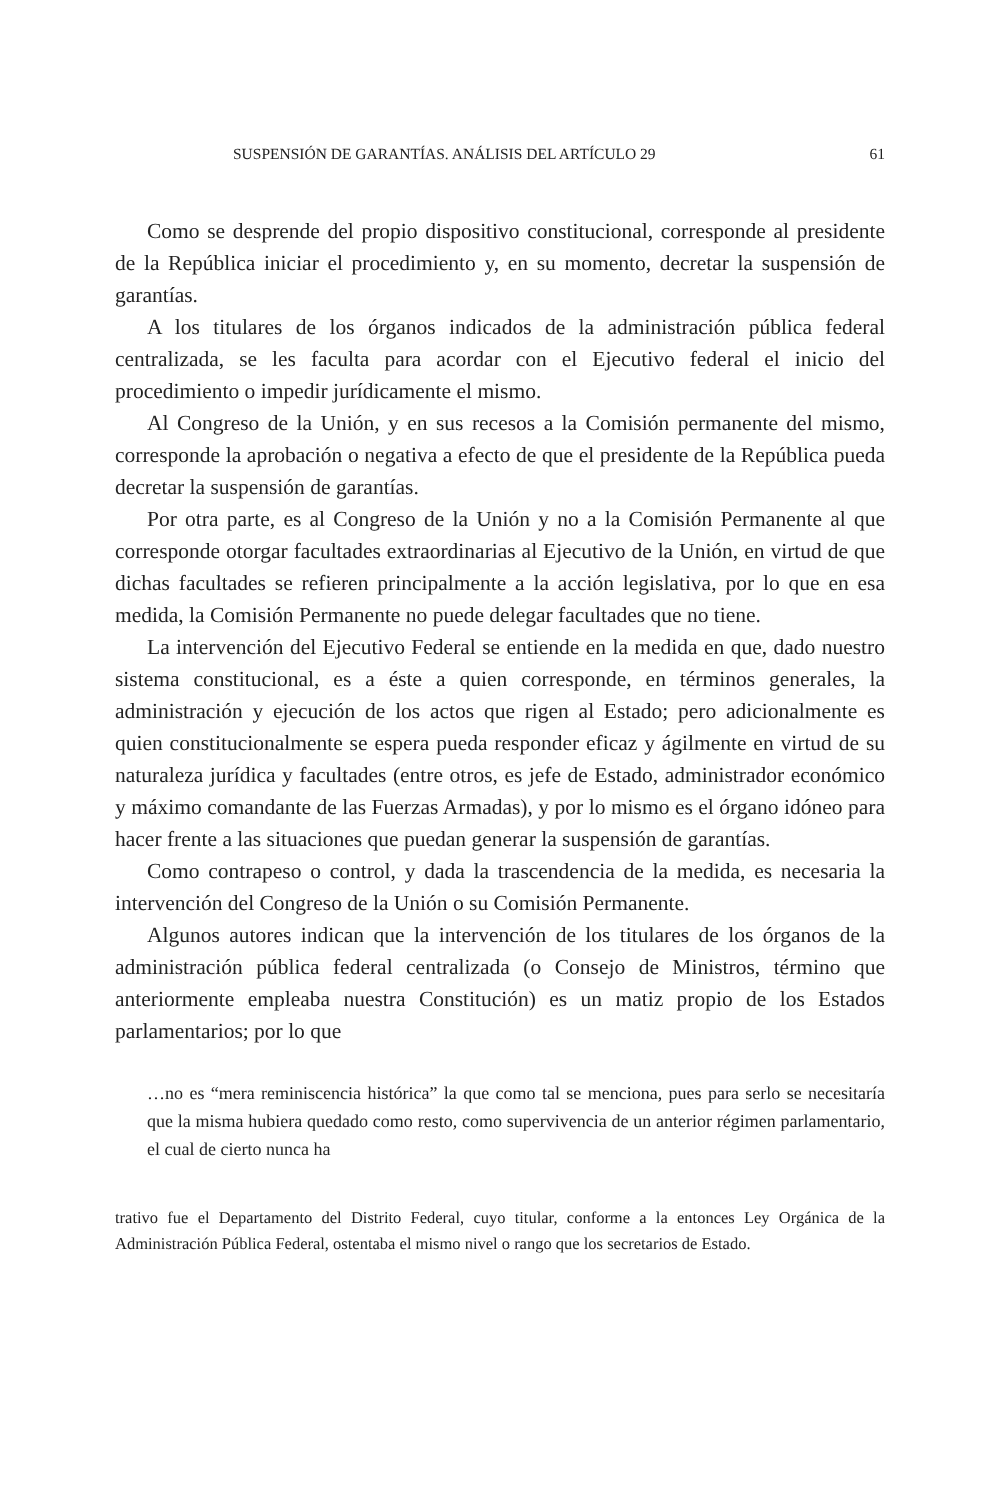SUSPENSIÓN DE GARANTÍAS. ANÁLISIS DEL ARTÍCULO 29 61
Como se desprende del propio dispositivo constitucional, corresponde al presidente de la República iniciar el procedimiento y, en su momento, decretar la suspensión de garantías.
A los titulares de los órganos indicados de la administración pública federal centralizada, se les faculta para acordar con el Ejecutivo federal el inicio del procedimiento o impedir jurídicamente el mismo.
Al Congreso de la Unión, y en sus recesos a la Comisión permanente del mismo, corresponde la aprobación o negativa a efecto de que el presidente de la República pueda decretar la suspensión de garantías.
Por otra parte, es al Congreso de la Unión y no a la Comisión Permanente al que corresponde otorgar facultades extraordinarias al Ejecutivo de la Unión, en virtud de que dichas facultades se refieren principalmente a la acción legislativa, por lo que en esa medida, la Comisión Permanente no puede delegar facultades que no tiene.
La intervención del Ejecutivo Federal se entiende en la medida en que, dado nuestro sistema constitucional, es a éste a quien corresponde, en términos generales, la administración y ejecución de los actos que rigen al Estado; pero adicionalmente es quien constitucionalmente se espera pueda responder eficaz y ágilmente en virtud de su naturaleza jurídica y facultades (entre otros, es jefe de Estado, administrador económico y máximo comandante de las Fuerzas Armadas), y por lo mismo es el órgano idóneo para hacer frente a las situaciones que puedan generar la suspensión de garantías.
Como contrapeso o control, y dada la trascendencia de la medida, es necesaria la intervención del Congreso de la Unión o su Comisión Permanente.
Algunos autores indican que la intervención de los titulares de los órganos de la administración pública federal centralizada (o Consejo de Ministros, término que anteriormente empleaba nuestra Constitución) es un matiz propio de los Estados parlamentarios; por lo que
…no es “mera reminiscencia histórica” la que como tal se menciona, pues para serlo se necesitaría que la misma hubiera quedado como resto, como supervivencia de un anterior régimen parlamentario, el cual de cierto nunca ha
trativo fue el Departamento del Distrito Federal, cuyo titular, conforme a la entonces Ley Orgánica de la Administración Pública Federal, ostentaba el mismo nivel o rango que los secretarios de Estado.